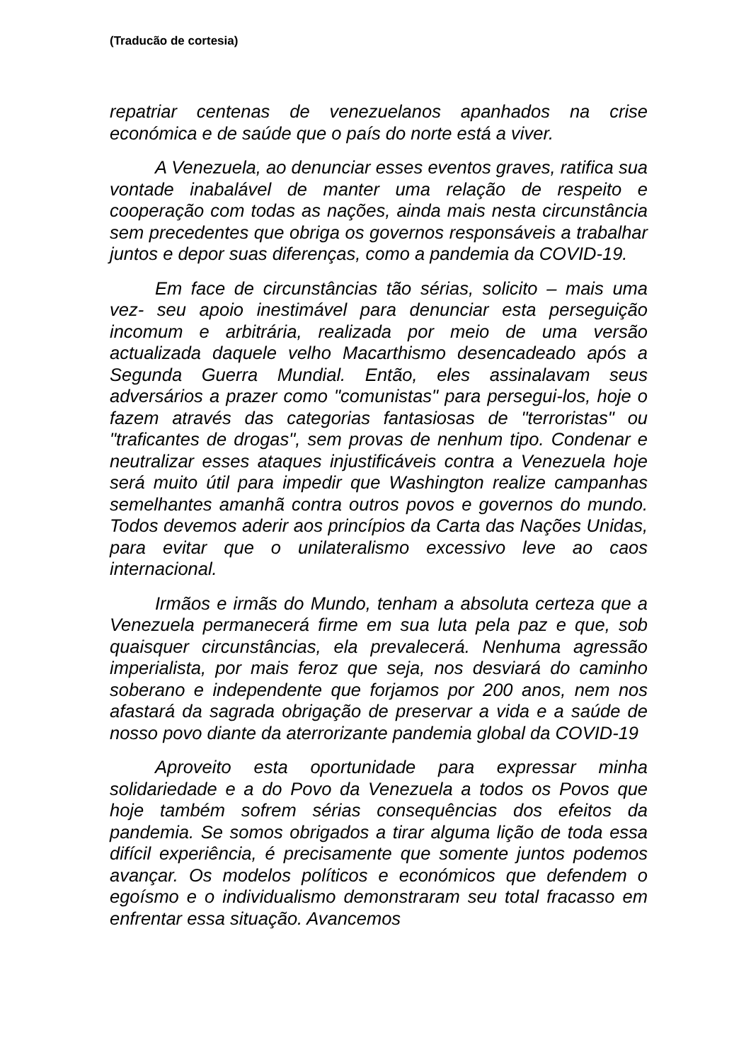(Traducão de cortesia)
repatriar centenas de venezuelanos apanhados na crise económica e de saúde que o país do norte está a viver.
A Venezuela, ao denunciar esses eventos graves, ratifica sua vontade inabalável de manter uma relação de respeito e cooperação com todas as nações, ainda mais nesta circunstância sem precedentes que obriga os governos responsáveis a trabalhar juntos e depor suas diferenças, como a pandemia da COVID-19.
Em face de circunstâncias tão sérias, solicito – mais uma vez- seu apoio inestimável para denunciar esta perseguição incomum e arbitrária, realizada por meio de uma versão actualizada daquele velho Macarthismo desencadeado após a Segunda Guerra Mundial. Então, eles assinalavam seus adversários a prazer como "comunistas" para persegui-los, hoje o fazem através das categorias fantasiosas de "terroristas" ou "traficantes de drogas", sem provas de nenhum tipo. Condenar e neutralizar esses ataques injustificáveis contra a Venezuela hoje será muito útil para impedir que Washington realize campanhas semelhantes amanhã contra outros povos e governos do mundo. Todos devemos aderir aos princípios da Carta das Nações Unidas, para evitar que o unilateralismo excessivo leve ao caos internacional.
Irmãos e irmãs do Mundo, tenham a absoluta certeza que a Venezuela permanecerá firme em sua luta pela paz e que, sob quaisquer circunstâncias, ela prevalecerá. Nenhuma agressão imperialista, por mais feroz que seja, nos desviará do caminho soberano e independente que forjamos por 200 anos, nem nos afastará da sagrada obrigação de preservar a vida e a saúde de nosso povo diante da aterrorizante pandemia global da COVID-19
Aproveito esta oportunidade para expressar minha solidariedade e a do Povo da Venezuela a todos os Povos que hoje também sofrem sérias consequências dos efeitos da pandemia. Se somos obrigados a tirar alguma lição de toda essa difícil experiência, é precisamente que somente juntos podemos avançar. Os modelos políticos e económicos que defendem o egoísmo e o individualismo demonstraram seu total fracasso em enfrentar essa situação. Avancemos